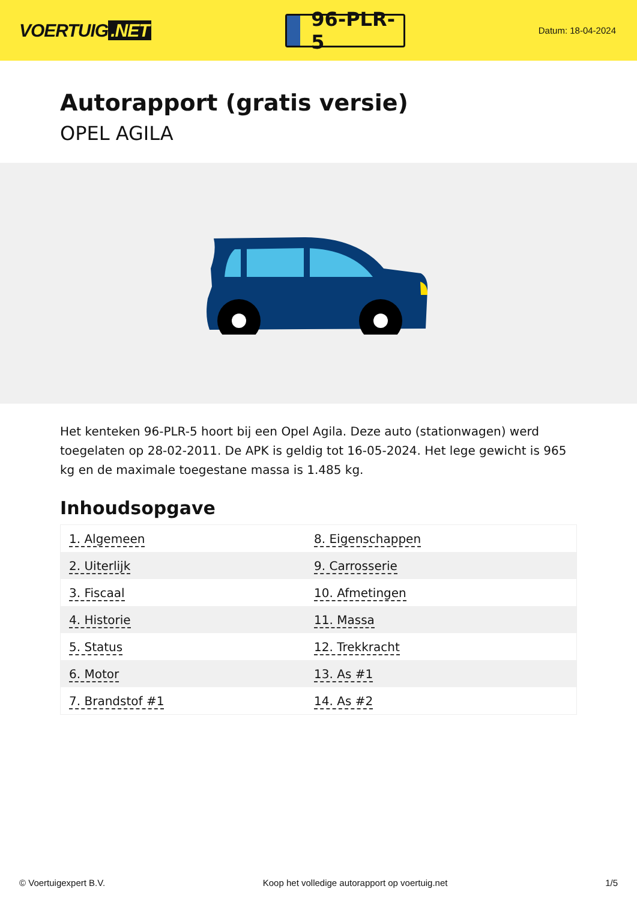VOERTUIG.NET
96-PLR-5
Datum: 18-04-2024
Autorapport (gratis versie)
OPEL AGILA
Het kenteken 96-PLR-5 hoort bij een Opel Agila. Deze auto (stationwagen) werd toegelaten op 28-02-2011. De APK is geldig tot 16-05-2024. Het lege gewicht is 965 kg en de maximale toegestane massa is 1.485 kg.
Inhoudsopgave
| 1. Algemeen | 8. Eigenschappen |
| 2. Uiterlijk | 9. Carrosserie |
| 3. Fiscaal | 10. Afmetingen |
| 4. Historie | 11. Massa |
| 5. Status | 12. Trekkracht |
| 6. Motor | 13. As #1 |
| 7. Brandstof #1 | 14. As #2 |
© Voertuigexpert B.V. Koop het volledige autorapport op voertuig.net 1/5